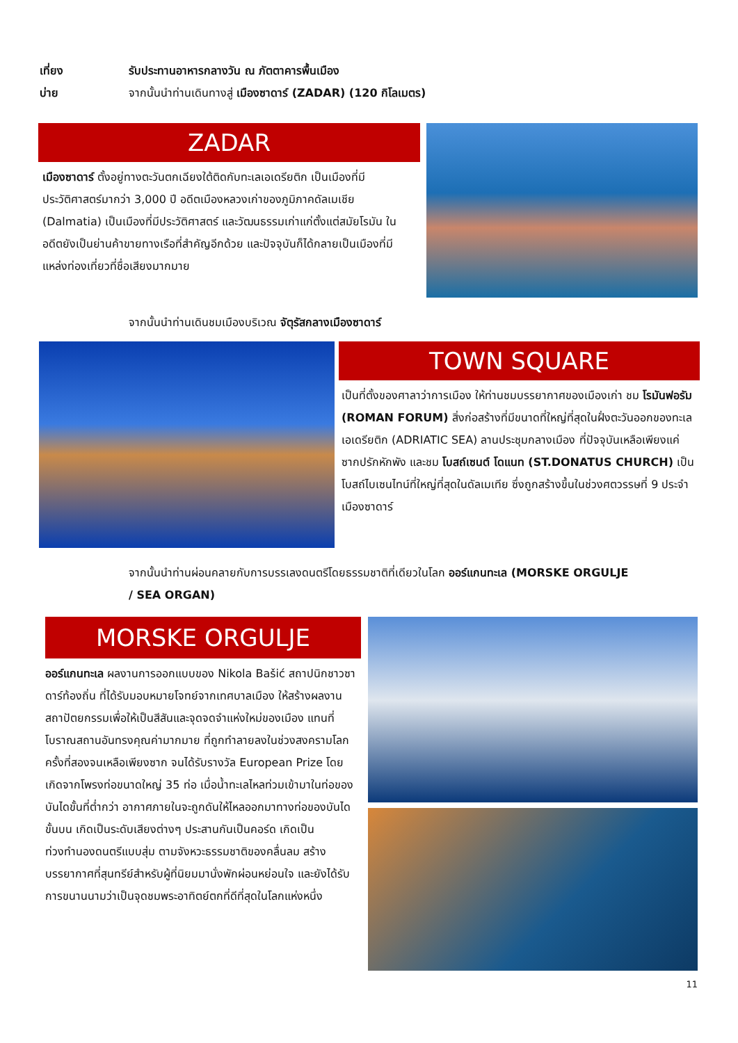เที่ยง รับประทานอาหารกลางวัน ณ ภัตตาคารพื้นเมือง
บ่าย จากนั้นนำท่านเดินทางสู่ เมืองซาดาร์ (ZADAR) (120 กิโลเมตร)
ZADAR
เมืองซาดาร์ ตั้งอยู่ทางตะวันตกเฉียงใต้ติดกับทะเลเอเดรียติก เป็นเมืองที่มีประวัติศาสตร์มากว่า 3,000 ปี อดีตเมืองหลวงเก่าของภูมิภาคดัลเมเชีย (Dalmatia) เป็นเมืองที่มีประวัติศาสตร์ และวัฒนธรรมเก่าแก่ตั้งแต่สมัยโรมัน ในอดีตยังเป็นย่านค้าขายทางเรือที่สำคัญอีกด้วย และปัจจุบันก็ได้กลายเป็นเมืองที่มีแหล่งท่องเที่ยวที่ชื่อเสียงมากมาย
จากนั้นนำท่านเดินชมเมืองบริเวณ จัตุรัสกลางเมืองซาดาร์
TOWN SQUARE
เป็นที่ตั้งของศาลาว่าการเมือง ให้ท่านชมบรรยากาศของเมืองเก่า ชม โรมันฟอรัม (ROMAN FORUM) สิ่งก่อสร้างที่มีขนาดที่ใหญ่ที่สุดในฝั่งตะวันออกของทะเลเอเดรียติก (ADRIATIC SEA) ลานประชุมกลางเมือง ที่ปัจจุบันเหลือเพียงแค่ซากปรักหักพัง และชม โบสถ์เซนต์ โดแนท (ST.DONATUS CHURCH) เป็นโบสถ์ไบเซนไทน์ที่ใหญ่ที่สุดในดัลเมเทีย ซึ่งถูกสร้างขึ้นในช่วงศตวรรษที่ 9 ประจำเมืองซาดาร์
จากนั้นนำท่านผ่อนคลายกับการบรรเลงดนตรีโดยธรรมชาติที่เดียวในโลก ออร์แกนทะเล (MORSKE ORGULJE / SEA ORGAN)
MORSKE ORGULJE
ออร์แกนทะเล ผลงานการออกแบบของ Nikola Bašić สถาปนิกชาวซาดาร์ท้องถิ่น ที่ได้รับมอบหมายโจทย์จากเทศบาลเมือง ให้สร้างผลงานสถาปัตยกรรมเพื่อให้เป็นสีสันและจุดจดจำแห่งใหม่ของเมือง แทนที่โบราณสถานอันทรงคุณค่ามากมาย ที่ถูกทำลายลงในช่วงสงครามโลกครั้งที่สองจนเหลือเพียงซาก จนได้รับรางวัล European Prize โดยเกิดจากโพรงท่อขนาดใหญ่ 35 ท่อ เมื่อน้ำทะเลไหลท่วมเข้ามาในท่อของบันไดขั้นที่ต่ำกว่า อากาศภายในจะถูกดันให้ไหลออกมาทางท่อของบันไดขั้นบน เกิดเป็นระดับเสียงต่างๆ ประสานกันเป็นคอร์ด เกิดเป็นท่วงทำนองดนตรีแบบสุ่ม ตามจังหวะธรรมชาติของคลื่นลม สร้างบรรยากาศที่สุนทรีย์สำหรับผู้ที่นิยมมานั่งพักผ่อนหย่อนใจ และยังได้รับการขนานนามว่าเป็นจุดชมพระอาทิตย์ตกที่ดีที่สุดในโลกแห่งหนึ่ง
11